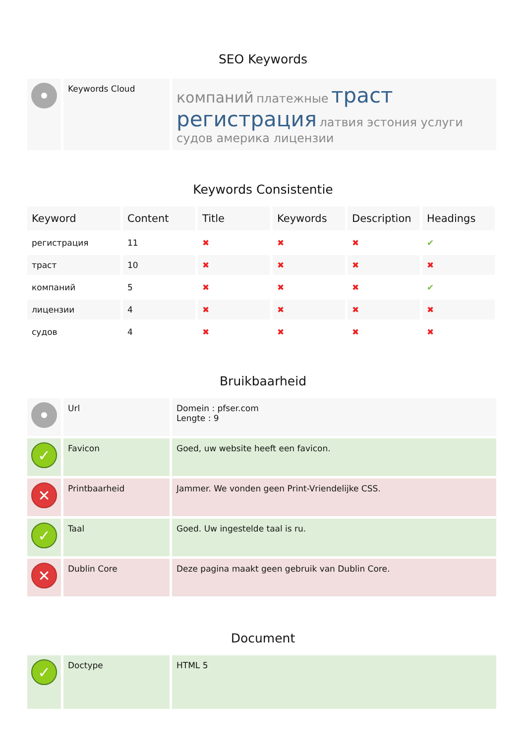SEO Keywords
| | Keywords Cloud | компаний платежные траст регистрация латвия эстония услуги судов америка лицензии |
Keywords Consistentie
| Keyword | Content | Title | Keywords | Description | Headings |
| --- | --- | --- | --- | --- | --- |
| регистрация | 11 | ✖ | ✖ | ✖ | ✔ |
| траст | 10 | ✖ | ✖ | ✖ | ✖ |
| компаний | 5 | ✖ | ✖ | ✖ | ✔ |
| лицензии | 4 | ✖ | ✖ | ✖ | ✖ |
| судов | 4 | ✖ | ✖ | ✖ | ✖ |
Bruikbaarheid
| | Url | Domein : pfser.com Lengte : 9 |
| ✓ | Favicon | Goed, uw website heeft een favicon. |
| ✕ | Printbaarheid | Jammer. We vonden geen Print-Vriendelijke CSS. |
| ✓ | Taal | Goed. Uw ingestelde taal is ru. |
| ✕ | Dublin Core | Deze pagina maakt geen gebruik van Dublin Core. |
Document
| ✓ | Doctype | HTML 5 |